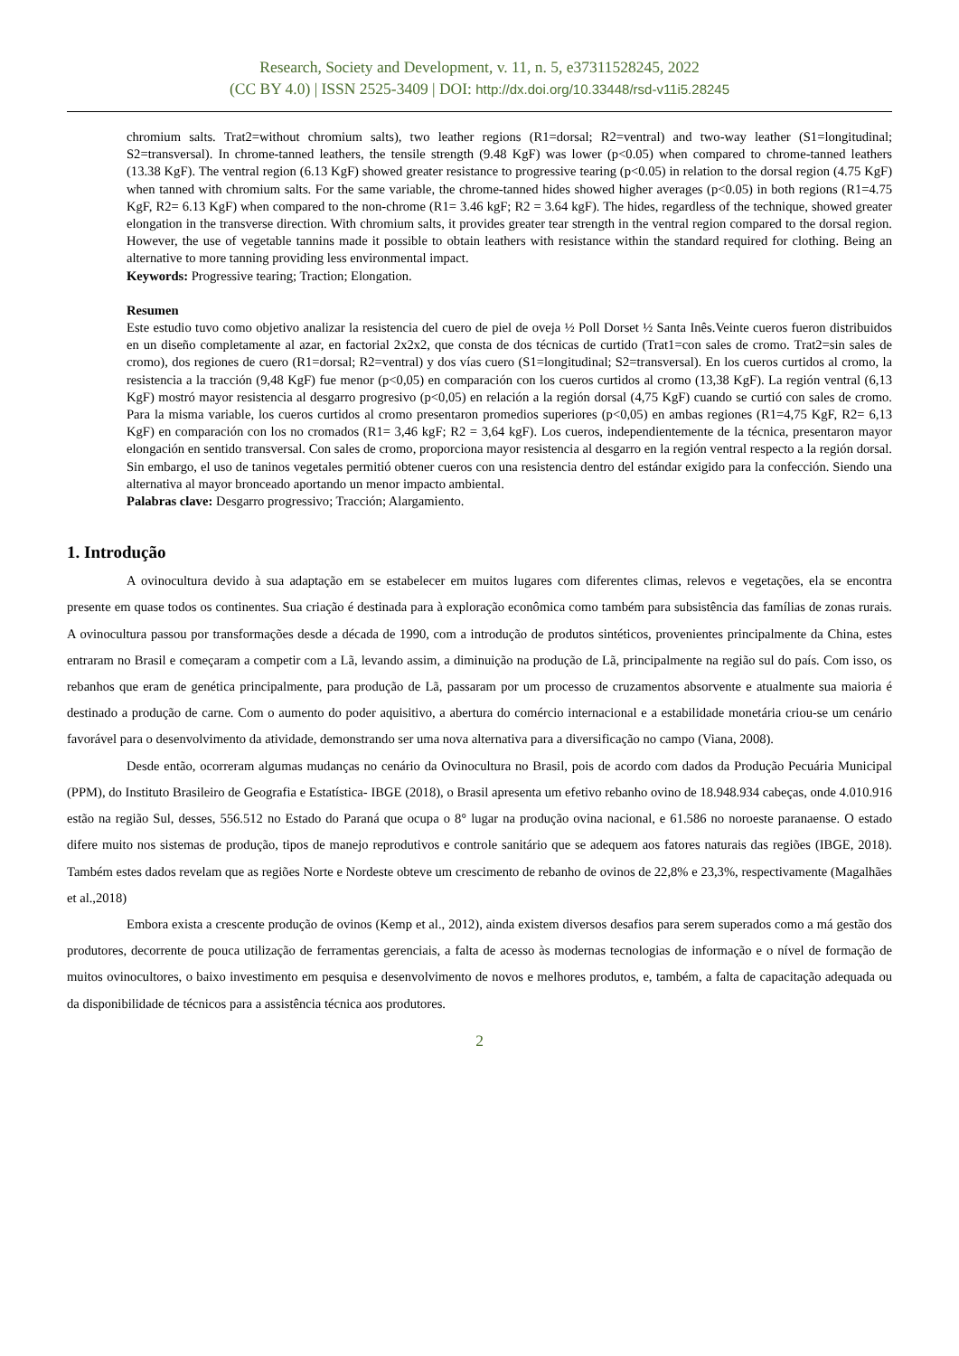Research, Society and Development, v. 11, n. 5, e37311528245, 2022
(CC BY 4.0) | ISSN 2525-3409 | DOI: http://dx.doi.org/10.33448/rsd-v11i5.28245
chromium salts. Trat2=without chromium salts), two leather regions (R1=dorsal; R2=ventral) and two-way leather (S1=longitudinal; S2=transversal). In chrome-tanned leathers, the tensile strength (9.48 KgF) was lower (p<0.05) when compared to chrome-tanned leathers (13.38 KgF). The ventral region (6.13 KgF) showed greater resistance to progressive tearing (p<0.05) in relation to the dorsal region (4.75 KgF) when tanned with chromium salts. For the same variable, the chrome-tanned hides showed higher averages (p<0.05) in both regions (R1=4.75 KgF, R2= 6.13 KgF) when compared to the non-chrome (R1= 3.46 kgF; R2 = 3.64 kgF). The hides, regardless of the technique, showed greater elongation in the transverse direction. With chromium salts, it provides greater tear strength in the ventral region compared to the dorsal region. However, the use of vegetable tannins made it possible to obtain leathers with resistance within the standard required for clothing. Being an alternative to more tanning providing less environmental impact.
Keywords: Progressive tearing; Traction; Elongation.
Resumen
Este estudio tuvo como objetivo analizar la resistencia del cuero de piel de oveja ½ Poll Dorset ½ Santa Inês.Veinte cueros fueron distribuidos en un diseño completamente al azar, en factorial 2x2x2, que consta de dos técnicas de curtido (Trat1=con sales de cromo. Trat2=sin sales de cromo), dos regiones de cuero (R1=dorsal; R2=ventral) y dos vías cuero (S1=longitudinal; S2=transversal). En los cueros curtidos al cromo, la resistencia a la tracción (9,48 KgF) fue menor (p<0,05) en comparación con los cueros curtidos al cromo (13,38 KgF). La región ventral (6,13 KgF) mostró mayor resistencia al desgarro progresivo (p<0,05) en relación a la región dorsal (4,75 KgF) cuando se curtió con sales de cromo. Para la misma variable, los cueros curtidos al cromo presentaron promedios superiores (p<0,05) en ambas regiones (R1=4,75 KgF, R2= 6,13 KgF) en comparación con los no cromados (R1= 3,46 kgF; R2 = 3,64 kgF). Los cueros, independientemente de la técnica, presentaron mayor elongación en sentido transversal. Con sales de cromo, proporciona mayor resistencia al desgarro en la región ventral respecto a la región dorsal. Sin embargo, el uso de taninos vegetales permitió obtener cueros con una resistencia dentro del estándar exigido para la confección. Siendo una alternativa al mayor bronceado aportando un menor impacto ambiental.
Palabras clave: Desgarro progressivo; Tracción; Alargamiento.
1. Introdução
A ovinocultura devido à sua adaptação em se estabelecer em muitos lugares com diferentes climas, relevos e vegetações, ela se encontra presente em quase todos os continentes. Sua criação é destinada para à exploração econômica como também para subsistência das famílias de zonas rurais. A ovinocultura passou por transformações desde a década de 1990, com a introdução de produtos sintéticos, provenientes principalmente da China, estes entraram no Brasil e começaram a competir com a Lã, levando assim, a diminuição na produção de Lã, principalmente na região sul do país. Com isso, os rebanhos que eram de genética principalmente, para produção de Lã, passaram por um processo de cruzamentos absorvente e atualmente sua maioria é destinado a produção de carne. Com o aumento do poder aquisitivo, a abertura do comércio internacional e a estabilidade monetária criou-se um cenário favorável para o desenvolvimento da atividade, demonstrando ser uma nova alternativa para a diversificação no campo (Viana, 2008).
Desde então, ocorreram algumas mudanças no cenário da Ovinocultura no Brasil, pois de acordo com dados da Produção Pecuária Municipal (PPM), do Instituto Brasileiro de Geografia e Estatística- IBGE (2018), o Brasil apresenta um efetivo rebanho ovino de 18.948.934 cabeças, onde 4.010.916 estão na região Sul, desses, 556.512 no Estado do Paraná que ocupa o 8° lugar na produção ovina nacional, e 61.586 no noroeste paranaense. O estado difere muito nos sistemas de produção, tipos de manejo reprodutivos e controle sanitário que se adequem aos fatores naturais das regiões (IBGE, 2018). Também estes dados revelam que as regiões Norte e Nordeste obteve um crescimento de rebanho de ovinos de 22,8% e 23,3%, respectivamente (Magalhães et al.,2018)
Embora exista a crescente produção de ovinos (Kemp et al., 2012), ainda existem diversos desafios para serem superados como a má gestão dos produtores, decorrente de pouca utilização de ferramentas gerenciais, a falta de acesso às modernas tecnologias de informação e o nível de formação de muitos ovinocultores, o baixo investimento em pesquisa e desenvolvimento de novos e melhores produtos, e, também, a falta de capacitação adequada ou da disponibilidade de técnicos para a assistência técnica aos produtores.
2